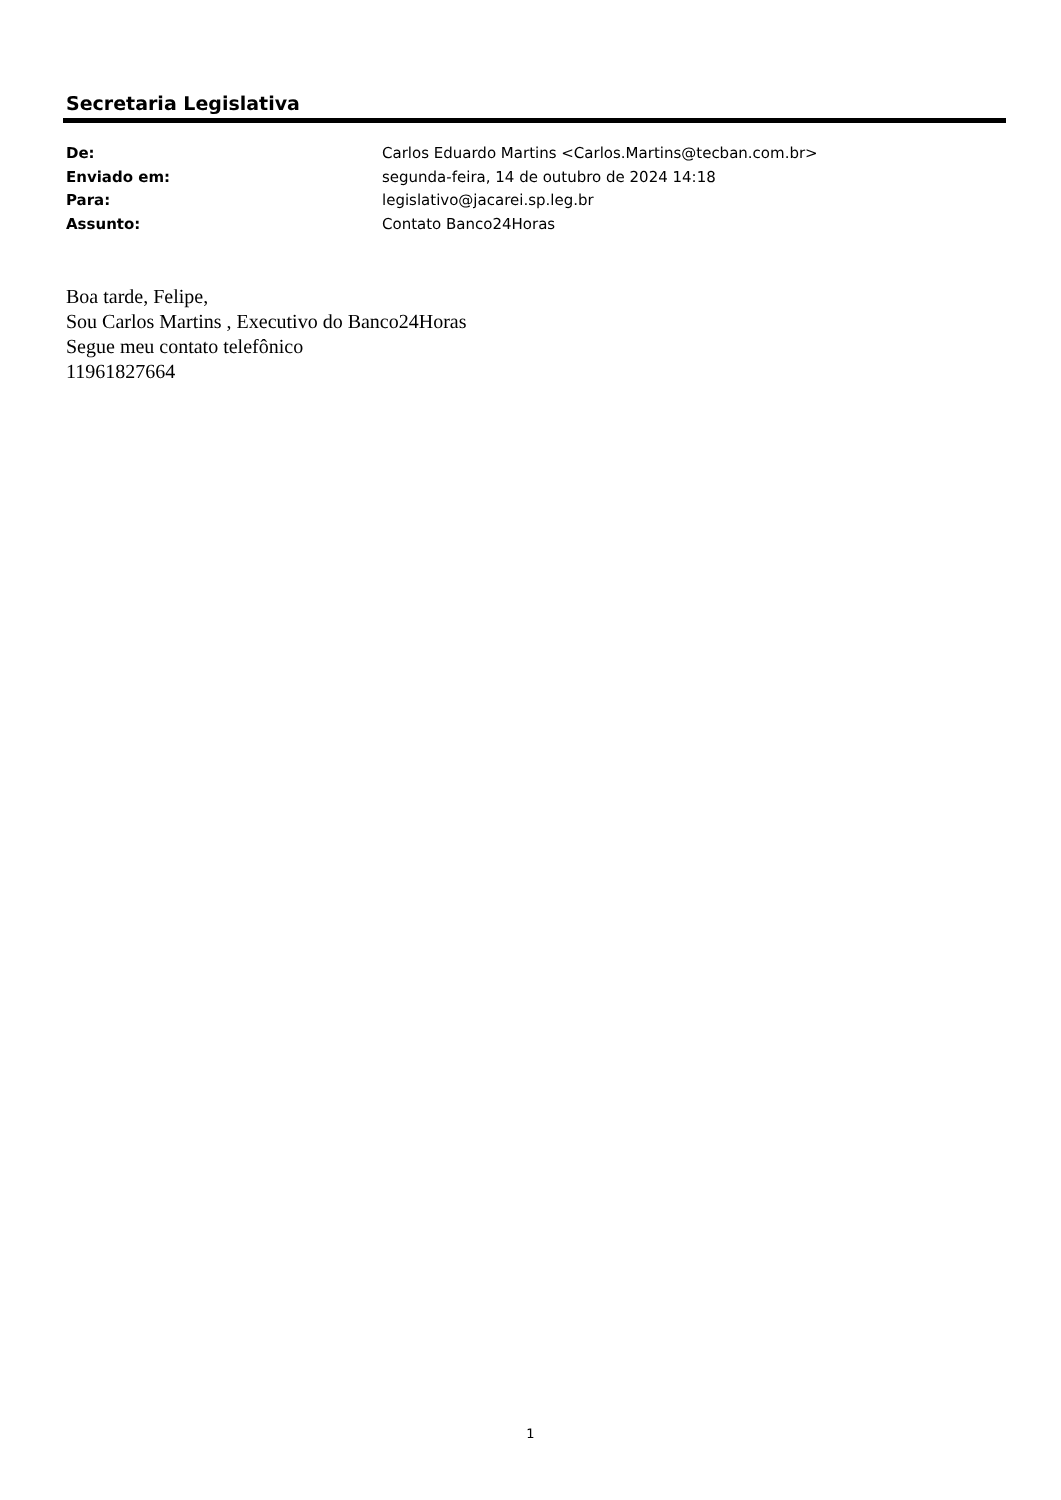Secretaria Legislativa
| De: | Carlos Eduardo Martins <Carlos.Martins@tecban.com.br> |
| Enviado em: | segunda-feira, 14 de outubro de 2024 14:18 |
| Para: | legislativo@jacarei.sp.leg.br |
| Assunto: | Contato Banco24Horas |
Boa tarde, Felipe,
Sou Carlos Martins , Executivo do Banco24Horas
Segue meu contato telefônico
11961827664
1